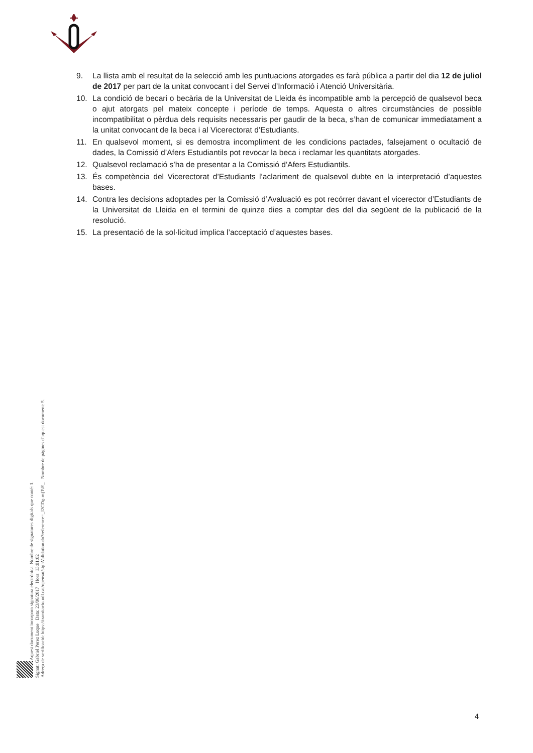9. La llista amb el resultat de la selecció amb les puntuacions atorgades es farà pública a partir del dia 12 de juliol de 2017 per part de la unitat convocant i del Servei d’Informació i Atenció Universitària.
10. La condició de becari o becària de la Universitat de Lleida és incompatible amb la percepció de qualsevol beca o ajut atorgats pel mateix concepte i període de temps. Aquesta o altres circumstàncies de possible incompatibilitat o pèrdua dels requisits necessaris per gaudir de la beca, s’han de comunicar immediatament a la unitat convocant de la beca i al Vicerectorat d’Estudiants.
11. En qualsevol moment, si es demostra incompliment de les condicions pactades, falsejament o ocultació de dades, la Comissió d’Afers Estudiantils pot revocar la beca i reclamar les quantitats atorgades.
12. Qualsevol reclamació s’ha de presentar a la Comissió d’Afers Estudiantils.
13. És competència del Vicerectorat d’Estudiants l’aclariment de qualsevol dubte en la interpretació d’aquestes bases.
14. Contra les decisions adoptades per la Comissió d’Avaluació es pot recórrer davant el vicerector d’Estudiants de la Universitat de Lleida en el termini de quinze dies a comptar des del dia següent de la publicació de la resolució.
15. La presentació de la sol·licitud implica l’acceptació d’aquestes bases.
Aquest document incorpora signatura electrònica. Nombre de signatures digitals que conté: 1.
Signat: Gabriel Perez Luque Data: 23/06/2017 Hora: 13:01:02
Adreça de verificació: https://tramitacio.udl.cat/opensat/signValidation.do?reference=_I2CDg-mjTsE_ Nombre de pàgines d'aquest document: 5.
4